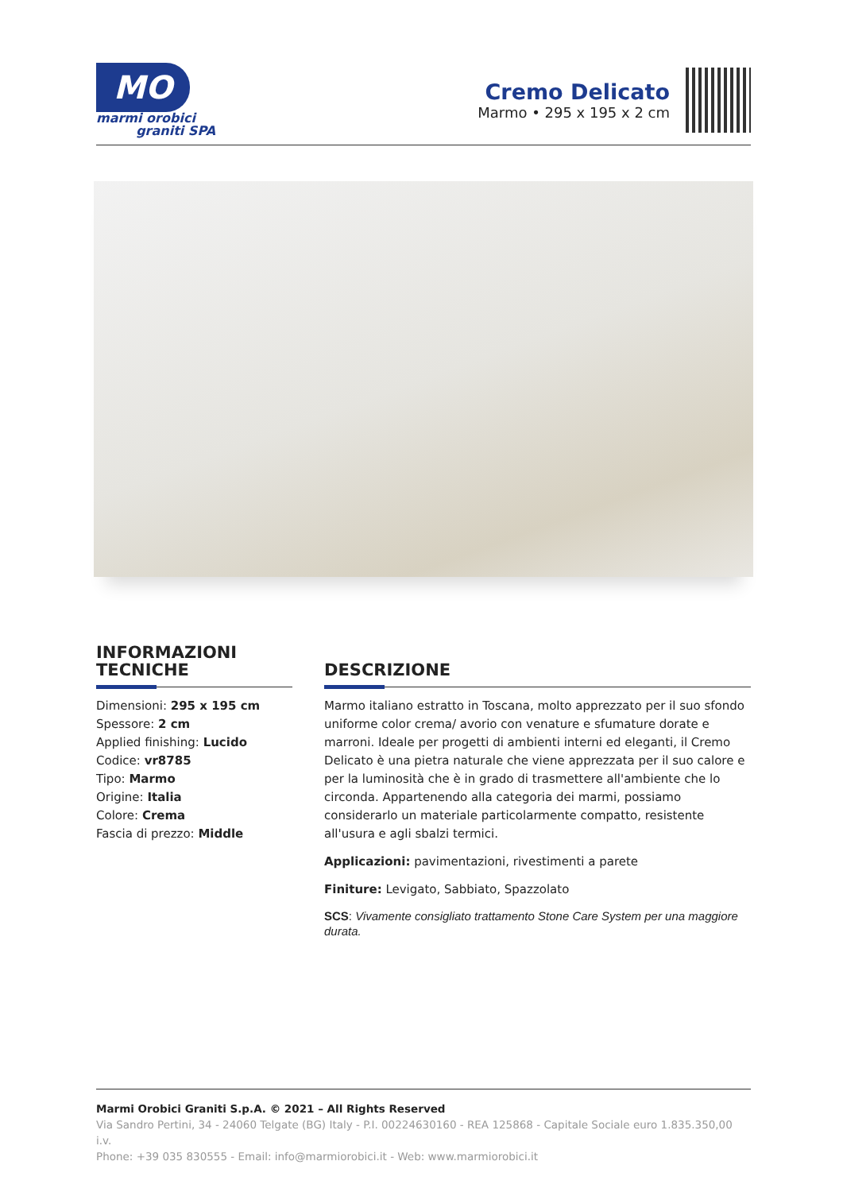MO
marmi orobici
graniti SPA
Cremo Delicato
Marmo • 295 x 195 x 2 cm
INFORMAZIONI
TECNICHE
Dimensioni: 295 x 195 cm
Spessore: 2 cm
Applied finishing: Lucido
Codice: vr8785
Tipo: Marmo
Origine: Italia
Colore: Crema
Fascia di prezzo: Middle
DESCRIZIONE
Marmo italiano estratto in Toscana, molto apprezzato per il suo sfondo uniforme color crema/ avorio con venature e sfumature dorate e marroni. Ideale per progetti di ambienti interni ed eleganti, il Cremo Delicato è una pietra naturale che viene apprezzata per il suo calore e per la luminosità che è in grado di trasmettere all'ambiente che lo circonda. Appartenendo alla categoria dei marmi, possiamo considerarlo un materiale particolarmente compatto, resistente all'usura e agli sbalzi termici.
Applicazioni: pavimentazioni, rivestimenti a parete
Finiture: Levigato, Sabbiato, Spazzolato
SCS: Vivamente consigliato trattamento Stone Care System per una maggiore durata.
Marmi Orobici Graniti S.p.A. © 2021 – All Rights Reserved
Via Sandro Pertini, 34 - 24060 Telgate (BG) Italy - P.I. 00224630160 - REA 125868 - Capitale Sociale euro 1.835.350,00 i.v.
Phone: +39 035 830555 - Email: info@marmiorobici.it - Web: www.marmiorobici.it